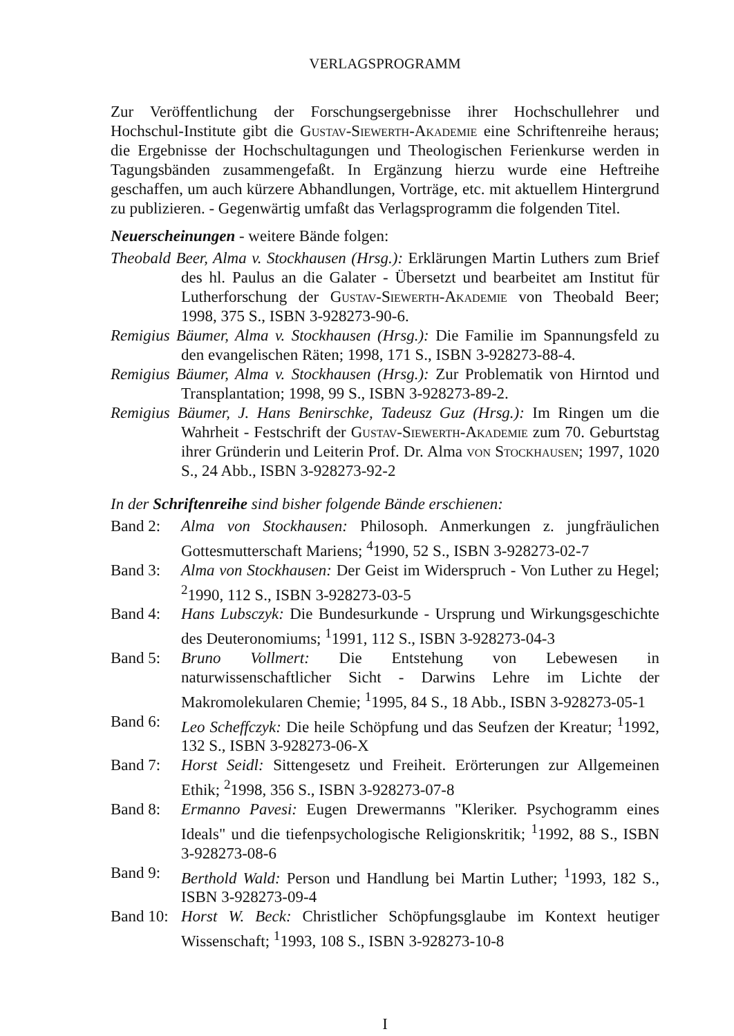VERLAGSPROGRAMM
Zur Veröffentlichung der Forschungsergebnisse ihrer Hochschullehrer und Hochschul-Institute gibt die Gustav-Siewerth-Akademie eine Schriftenreihe heraus; die Ergebnisse der Hochschultagungen und Theologischen Ferienkurse werden in Tagungsbänden zusammengefaßt. In Ergänzung hierzu wurde eine Heftreihe geschaffen, um auch kürzere Abhandlungen, Vorträge, etc. mit aktuellem Hintergrund zu publizieren. - Gegenwärtig umfaßt das Verlagsprogramm die folgenden Titel.
Neuerscheinungen - weitere Bände folgen:
Theobald Beer, Alma v. Stockhausen (Hrsg.): Erklärungen Martin Luthers zum Brief des hl. Paulus an die Galater - Übersetzt und bearbeitet am Institut für Lutherforschung der Gustav-Siewerth-Akademie von Theobald Beer; 1998, 375 S., ISBN 3-928273-90-6.
Remigius Bäumer, Alma v. Stockhausen (Hrsg.): Die Familie im Spannungsfeld zu den evangelischen Räten; 1998, 171 S., ISBN 3-928273-88-4.
Remigius Bäumer, Alma v. Stockhausen (Hrsg.): Zur Problematik von Hirntod und Transplantation; 1998, 99 S., ISBN 3-928273-89-2.
Remigius Bäumer, J. Hans Benirschke, Tadeusz Guz (Hrsg.): Im Ringen um die Wahrheit - Festschrift der Gustav-Siewerth-Akademie zum 70. Geburtstag ihrer Gründerin und Leiterin Prof. Dr. Alma von Stockhausen; 1997, 1020 S., 24 Abb., ISBN 3-928273-92-2
In der Schriftenreihe sind bisher folgende Bände erschienen:
Band 2: Alma von Stockhausen: Philosoph. Anmerkungen z. jungfräulichen Gottesmutterschaft Mariens; <sup>4</sup>1990, 52 S., ISBN 3-928273-02-7
Band 3: Alma von Stockhausen: Der Geist im Widerspruch - Von Luther zu Hegel; <sup>2</sup>1990, 112 S., ISBN 3-928273-03-5
Band 4: Hans Lubsczyk: Die Bundesurkunde - Ursprung und Wirkungsgeschichte des Deuteronomiums; <sup>1</sup>1991, 112 S., ISBN 3-928273-04-3
Band 5: Bruno Vollmert: Die Entstehung von Lebewesen in naturwissenschaftlicher Sicht - Darwins Lehre im Lichte der Makromolekularen Chemie; <sup>1</sup>1995, 84 S., 18 Abb., ISBN 3-928273-05-1
Band 6: Leo Scheffczyk: Die heile Schöpfung und das Seufzen der Kreatur; <sup>1</sup>1992, 132 S., ISBN 3-928273-06-X
Band 7: Horst Seidl: Sittengesetz und Freiheit. Erörterungen zur Allgemeinen Ethik; <sup>2</sup>1998, 356 S., ISBN 3-928273-07-8
Band 8: Ermanno Pavesi: Eugen Drewermanns "Kleriker. Psychogramm eines Ideals" und die tiefenpsychologische Religionskritik; <sup>1</sup>1992, 88 S., ISBN 3-928273-08-6
Band 9: Berthold Wald: Person und Handlung bei Martin Luther; <sup>1</sup>1993, 182 S., ISBN 3-928273-09-4
Band 10: Horst W. Beck: Christlicher Schöpfungsglaube im Kontext heutiger Wissenschaft; <sup>1</sup>1993, 108 S., ISBN 3-928273-10-8
I